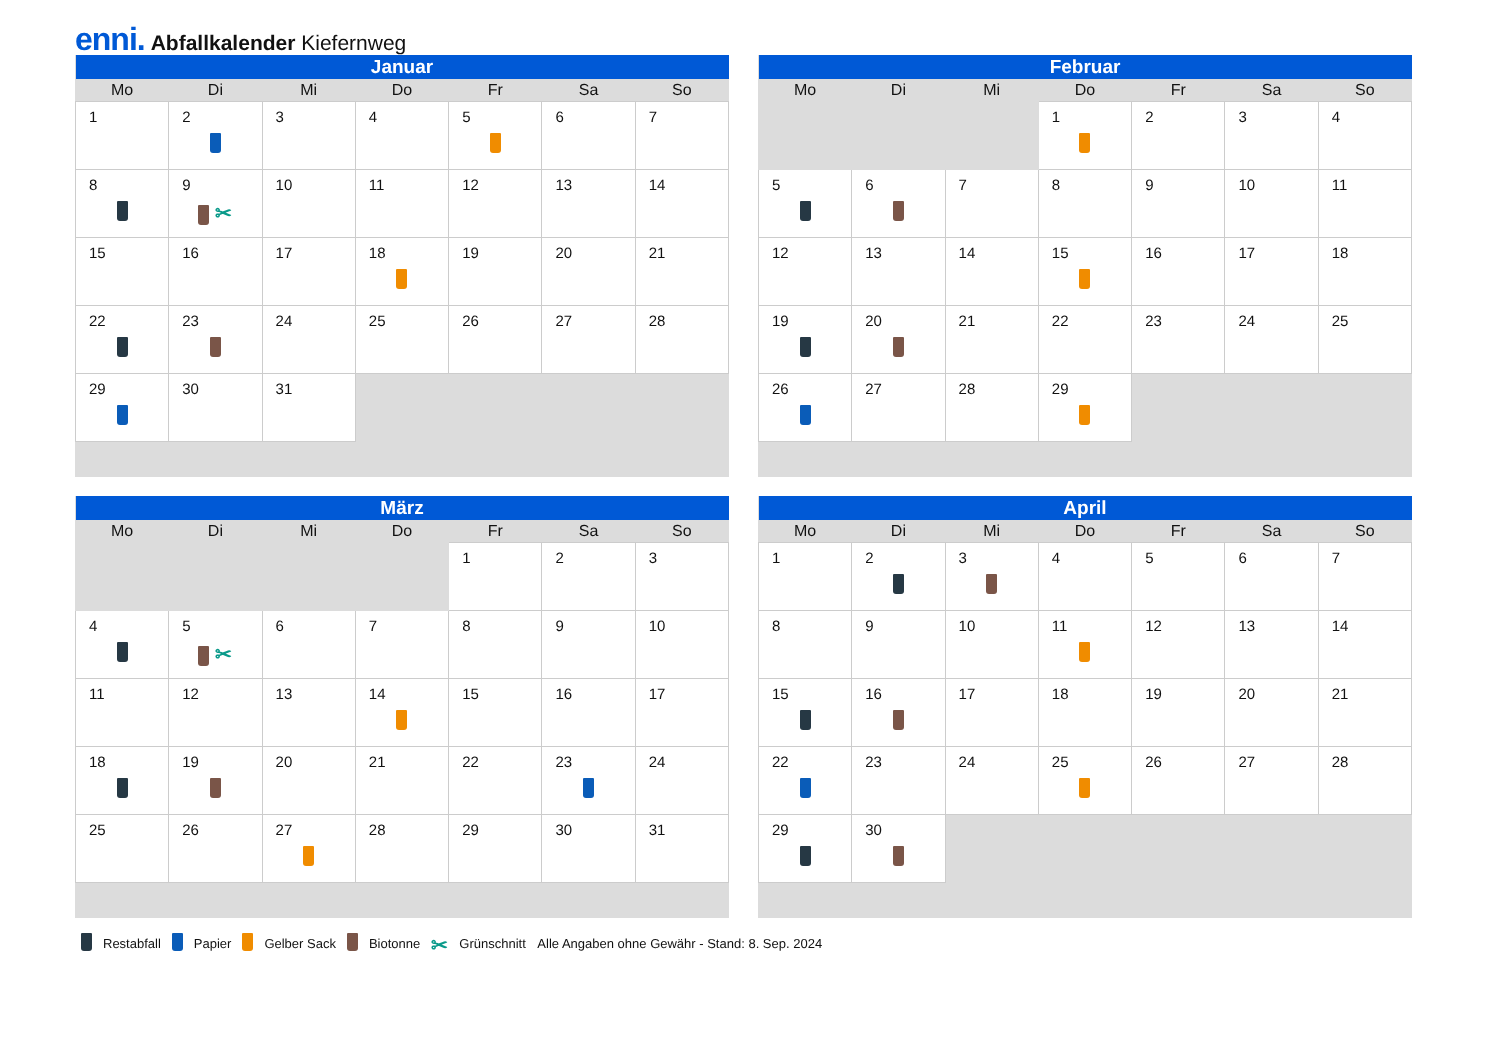enni. Abfallkalender Kiefernweg
| Januar | | | | | | |
| --- | --- | --- | --- | --- | --- | --- |
| Mo | Di | Mi | Do | Fr | Sa | So |
| 1 | 2 | 3 | 4 | 5 | 6 | 7 |
| 8 | 9 ✂ | 10 | 11 | 12 | 13 | 14 |
| 15 | 16 | 17 | 18 | 19 | 20 | 21 |
| 22 | 23 | 24 | 25 | 26 | 27 | 28 |
| 29 | 30 | 31 | | | | |
| Februar | | | | | | |
| --- | --- | --- | --- | --- | --- | --- |
| Mo | Di | Mi | Do | Fr | Sa | So |
| | | | 1 | 2 | 3 | 4 |
| 5 | 6 | 7 | 8 | 9 | 10 | 11 |
| 12 | 13 | 14 | 15 | 16 | 17 | 18 |
| 19 | 20 | 21 | 22 | 23 | 24 | 25 |
| 26 | 27 | 28 | 29 | | | |
| März | | | | | | |
| --- | --- | --- | --- | --- | --- | --- |
| Mo | Di | Mi | Do | Fr | Sa | So |
| | | | | 1 | 2 | 3 |
| 4 | 5 ✂ | 6 | 7 | 8 | 9 | 10 |
| 11 | 12 | 13 | 14 | 15 | 16 | 17 |
| 18 | 19 | 20 | 21 | 22 | 23 | 24 |
| 25 | 26 | 27 | 28 | 29 | 30 | 31 |
| April | | | | | | |
| --- | --- | --- | --- | --- | --- | --- |
| Mo | Di | Mi | Do | Fr | Sa | So |
| 1 | 2 | 3 | 4 | 5 | 6 | 7 |
| 8 | 9 | 10 | 11 | 12 | 13 | 14 |
| 15 | 16 | 17 | 18 | 19 | 20 | 21 |
| 22 | 23 | 24 | 25 | 26 | 27 | 28 |
| 29 | 30 | | | | | |
Restabfall Papier Gelber Sack Biotonne ✂ Grünschnitt Alle Angaben ohne Gewähr - Stand: 8. Sep. 2024